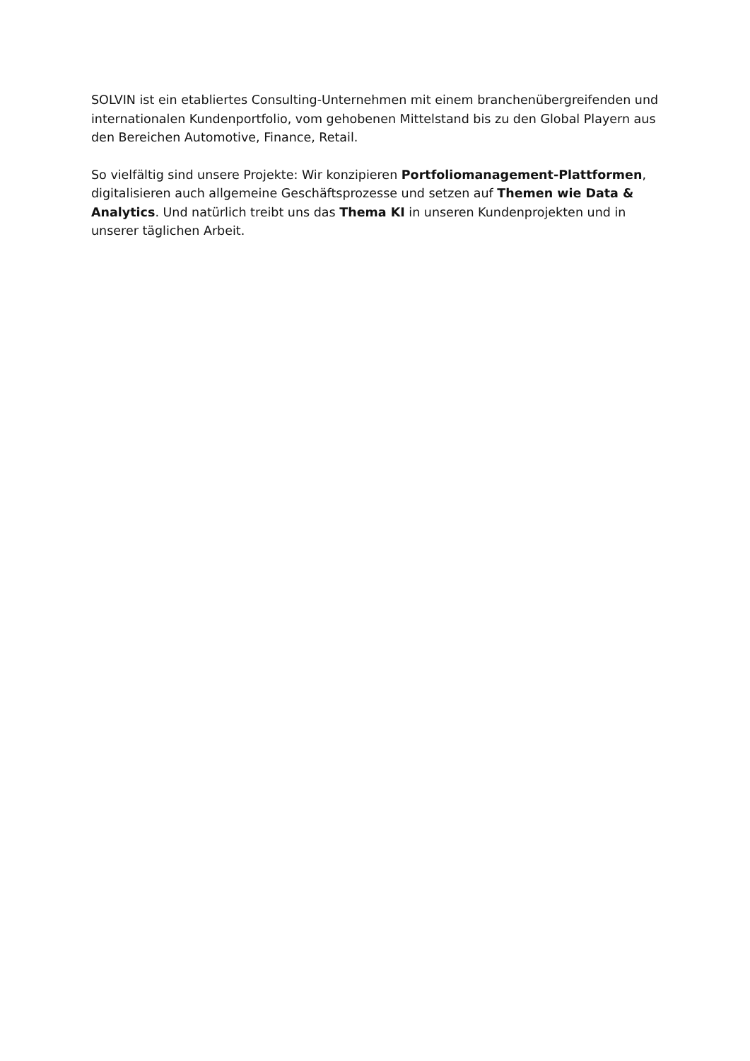SOLVIN ist ein etabliertes Consulting-Unternehmen mit einem branchenübergreifenden und internationalen Kundenportfolio, vom gehobenen Mittelstand bis zu den Global Playern aus den Bereichen Automotive, Finance, Retail.
So vielfältig sind unsere Projekte: Wir konzipieren Portfoliomanagement-Plattformen, digitalisieren auch allgemeine Geschäftsprozesse und setzen auf Themen wie Data & Analytics. Und natürlich treibt uns das Thema KI in unseren Kundenprojekten und in unserer täglichen Arbeit.